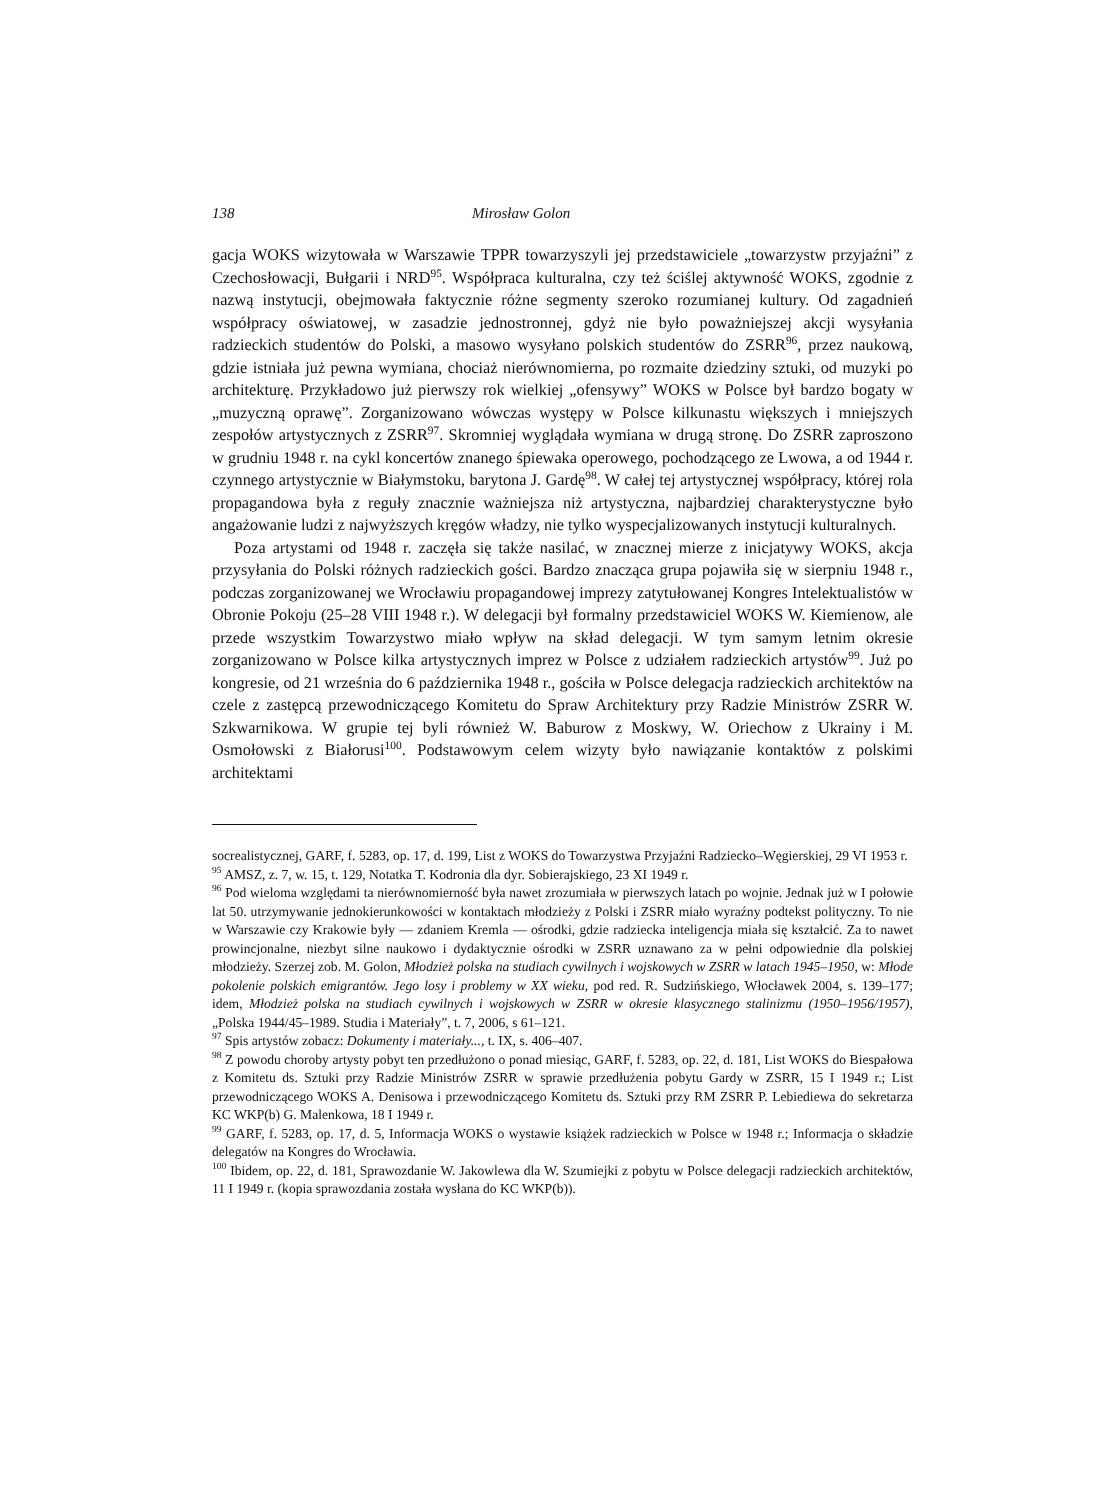138 Mirosław Golon
gacja WOKS wizytowała w Warszawie TPPR towarzyszyli jej przedstawiciele „towarzystw przyjaźni” z Czechosłowacji, Bułgarii i NRD<sup>95</sup>. Współpraca kulturalna, czy też ściślej aktywność WOKS, zgodnie z nazwą instytucji, obejmowała faktycznie różne segmenty szeroko rozumianej kultury. Od zagadnień współpracy oświatowej, w zasadzie jednostronnej, gdyż nie było poważniejszej akcji wysyłania radzieckich studentów do Polski, a masowo wysyłano polskich studentów do ZSRR<sup>96</sup>, przez naukową, gdzie istniała już pewna wymiana, chociaż nierównomierna, po rozmaite dziedziny sztuki, od muzyki po architekturę. Przykładowo już pierwszy rok wielkiej „ofensywy” WOKS w Polsce był bardzo bogaty w „muzyczną oprawę”. Zorganizowano wówczas występy w Polsce kilkunastu większych i mniejszych zespołów artystycznych z ZSRR<sup>97</sup>. Skromniej wyglądała wymiana w drugą stronę. Do ZSRR zaproszono w grudniu 1948 r. na cykl koncertów znanego śpiewaka operowego, pochodzącego ze Lwowa, a od 1944 r. czynnego artystycznie w Białymstoku, barytona J. Gardę<sup>98</sup>. W całej tej artystycznej współpracy, której rola propagandowa była z reguły znacznie ważniejsza niż artystyczna, najbardziej charakterystyczne było angażowanie ludzi z najwyższych kręgów władzy, nie tylko wyspecjalizowanych instytucji kulturalnych.
Poza artystami od 1948 r. zaczęła się także nasilać, w znacznej mierze z inicjatywy WOKS, akcja przysyłania do Polski różnych radzieckich gości. Bardzo znacząca grupa pojawiła się w sierpniu 1948 r., podczas zorganizowanej we Wrocławiu propagandowej imprezy zatytułowanej Kongres Intelektualistów w Obronie Pokoju (25–28 VIII 1948 r.). W delegacji był formalny przedstawiciel WOKS W. Kiemienow, ale przede wszystkim Towarzystwo miało wpływ na skład delegacji. W tym samym letnim okresie zorganizowano w Polsce kilka artystycznych imprez w Polsce z udziałem radzieckich artystów<sup>99</sup>. Już po kongresie, od 21 września do 6 października 1948 r., gościła w Polsce delegacja radzieckich architektów na czele z zastępcą przewodniczącego Komitetu do Spraw Architektury przy Radzie Ministrów ZSRR W. Szkwarnikowa. W grupie tej byli również W. Baburow z Moskwy, W. Oriechow z Ukrainy i M. Osmołowski z Białorusi<sup>100</sup>. Podstawowym celem wizyty było nawiązanie kontaktów z polskimi architektami
socrealistycznej, GARF, f. 5283, op. 17, d. 199, List z WOKS do Towarzystwa Przyjaźni Radziecko–Węgierskiej, 29 VI 1953 r.
<sup>95</sup> AMSZ, z. 7, w. 15, t. 129, Notatka T. Kodronia dla dyr. Sobierajskiego, 23 XI 1949 r.
<sup>96</sup> Pod wieloma względami ta nierównomierność była nawet zrozumiała w pierwszych latach po wojnie. Jednak już w I połowie lat 50. utrzymywanie jednokierunkowości w kontaktach młodzieży z Polski i ZSRR miało wyraźny podtekst polityczny. To nie w Warszawie czy Krakowie były — zdaniem Kremla — ośrodki, gdzie radziecka inteligencja miała się kształcić. Za to nawet prowincjonalne, niezbyt silne naukowo i dydaktycznie ośrodki w ZSRR uznawano za w pełni odpowiednie dla polskiej młodzieży. Szerzej zob. M. Golon, Młodzież polska na studiach cywilnych i wojskowych w ZSRR w latach 1945–1950, w: Młode pokolenie polskich emigrantów. Jego losy i problemy w XX wieku, pod red. R. Sudzińskiego, Włocławek 2004, s. 139–177; idem, Młodzież polska na studiach cywilnych i wojskowych w ZSRR w okresie klasycznego stalinizmu (1950–1956/1957), „Polska 1944/45–1989. Studia i Materiały”, t. 7, 2006, s 61–121.
<sup>97</sup> Spis artystów zobacz: Dokumenty i materiały..., t. IX, s. 406–407.
<sup>98</sup> Z powodu choroby artysty pobyt ten przedłużono o ponad miesiąc, GARF, f. 5283, op. 22, d. 181, List WOKS do Biespałowa z Komitetu ds. Sztuki przy Radzie Ministrów ZSRR w sprawie przedłużenia pobytu Gardy w ZSRR, 15 I 1949 r.; List przewodniczącego WOKS A. Denisowa i przewodniczącego Komitetu ds. Sztuki przy RM ZSRR P. Lebiediewa do sekretarza KC WKP(b) G. Malenkowa, 18 I 1949 r.
<sup>99</sup> GARF, f. 5283, op. 17, d. 5, Informacja WOKS o wystawie książek radzieckich w Polsce w 1948 r.; Informacja o składzie delegatów na Kongres do Wrocławia.
<sup>100</sup> Ibidem, op. 22, d. 181, Sprawozdanie W. Jakowlewa dla W. Szumiejki z pobytu w Polsce delegacji radzieckich architektów, 11 I 1949 r. (kopia sprawozdania została wysłana do KC WKP(b)).